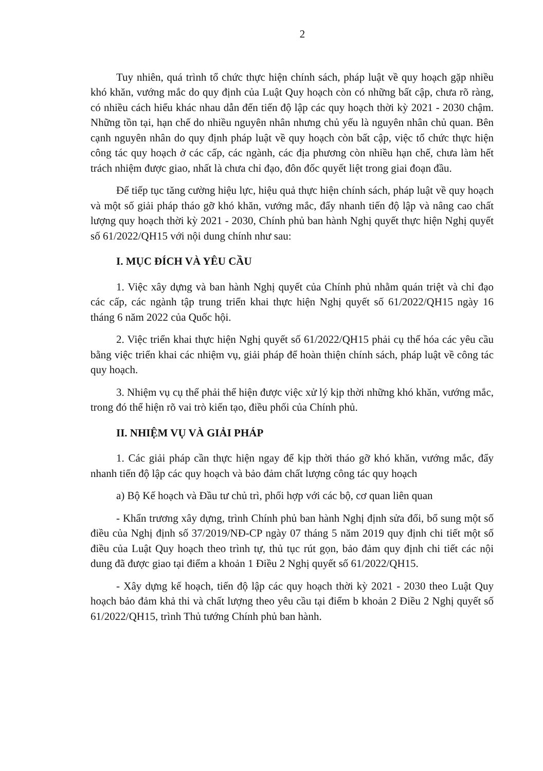2
Tuy nhiên, quá trình tổ chức thực hiện chính sách, pháp luật về quy hoạch gặp nhiều khó khăn, vướng mắc do quy định của Luật Quy hoạch còn có những bất cập, chưa rõ ràng, có nhiều cách hiểu khác nhau dẫn đến tiến độ lập các quy hoạch thời kỳ 2021 - 2030 chậm. Những tồn tại, hạn chế do nhiều nguyên nhân nhưng chủ yếu là nguyên nhân chủ quan. Bên cạnh nguyên nhân do quy định pháp luật về quy hoạch còn bất cập, việc tổ chức thực hiện công tác quy hoạch ở các cấp, các ngành, các địa phương còn nhiều hạn chế, chưa làm hết trách nhiệm được giao, nhất là chưa chỉ đạo, đôn đốc quyết liệt trong giai đoạn đầu.
Để tiếp tục tăng cường hiệu lực, hiệu quả thực hiện chính sách, pháp luật về quy hoạch và một số giải pháp tháo gỡ khó khăn, vướng mắc, đẩy nhanh tiến độ lập và nâng cao chất lượng quy hoạch thời kỳ 2021 - 2030, Chính phủ ban hành Nghị quyết thực hiện Nghị quyết số 61/2022/QH15 với nội dung chính như sau:
I. MỤC ĐÍCH VÀ YÊU CẦU
1. Việc xây dựng và ban hành Nghị quyết của Chính phủ nhằm quán triệt và chỉ đạo các cấp, các ngành tập trung triển khai thực hiện Nghị quyết số 61/2022/QH15 ngày 16 tháng 6 năm 2022 của Quốc hội.
2. Việc triển khai thực hiện Nghị quyết số 61/2022/QH15 phải cụ thể hóa các yêu cầu bằng việc triển khai các nhiệm vụ, giải pháp để hoàn thiện chính sách, pháp luật về công tác quy hoạch.
3. Nhiệm vụ cụ thể phải thể hiện được việc xử lý kịp thời những khó khăn, vướng mắc, trong đó thể hiện rõ vai trò kiến tạo, điều phối của Chính phủ.
II. NHIỆM VỤ VÀ GIẢI PHÁP
1. Các giải pháp cần thực hiện ngay để kịp thời tháo gỡ khó khăn, vướng mắc, đẩy nhanh tiến độ lập các quy hoạch và bảo đảm chất lượng công tác quy hoạch
a) Bộ Kế hoạch và Đầu tư chủ trì, phối hợp với các bộ, cơ quan liên quan
- Khẩn trương xây dựng, trình Chính phủ ban hành Nghị định sửa đổi, bổ sung một số điều của Nghị định số 37/2019/NĐ-CP ngày 07 tháng 5 năm 2019 quy định chi tiết một số điều của Luật Quy hoạch theo trình tự, thủ tục rút gọn, bảo đảm quy định chi tiết các nội dung đã được giao tại điểm a khoản 1 Điều 2 Nghị quyết số 61/2022/QH15.
- Xây dựng kế hoạch, tiến độ lập các quy hoạch thời kỳ 2021 - 2030 theo Luật Quy hoạch bảo đảm khả thi và chất lượng theo yêu cầu tại điểm b khoản 2 Điều 2 Nghị quyết số 61/2022/QH15, trình Thủ tướng Chính phủ ban hành.